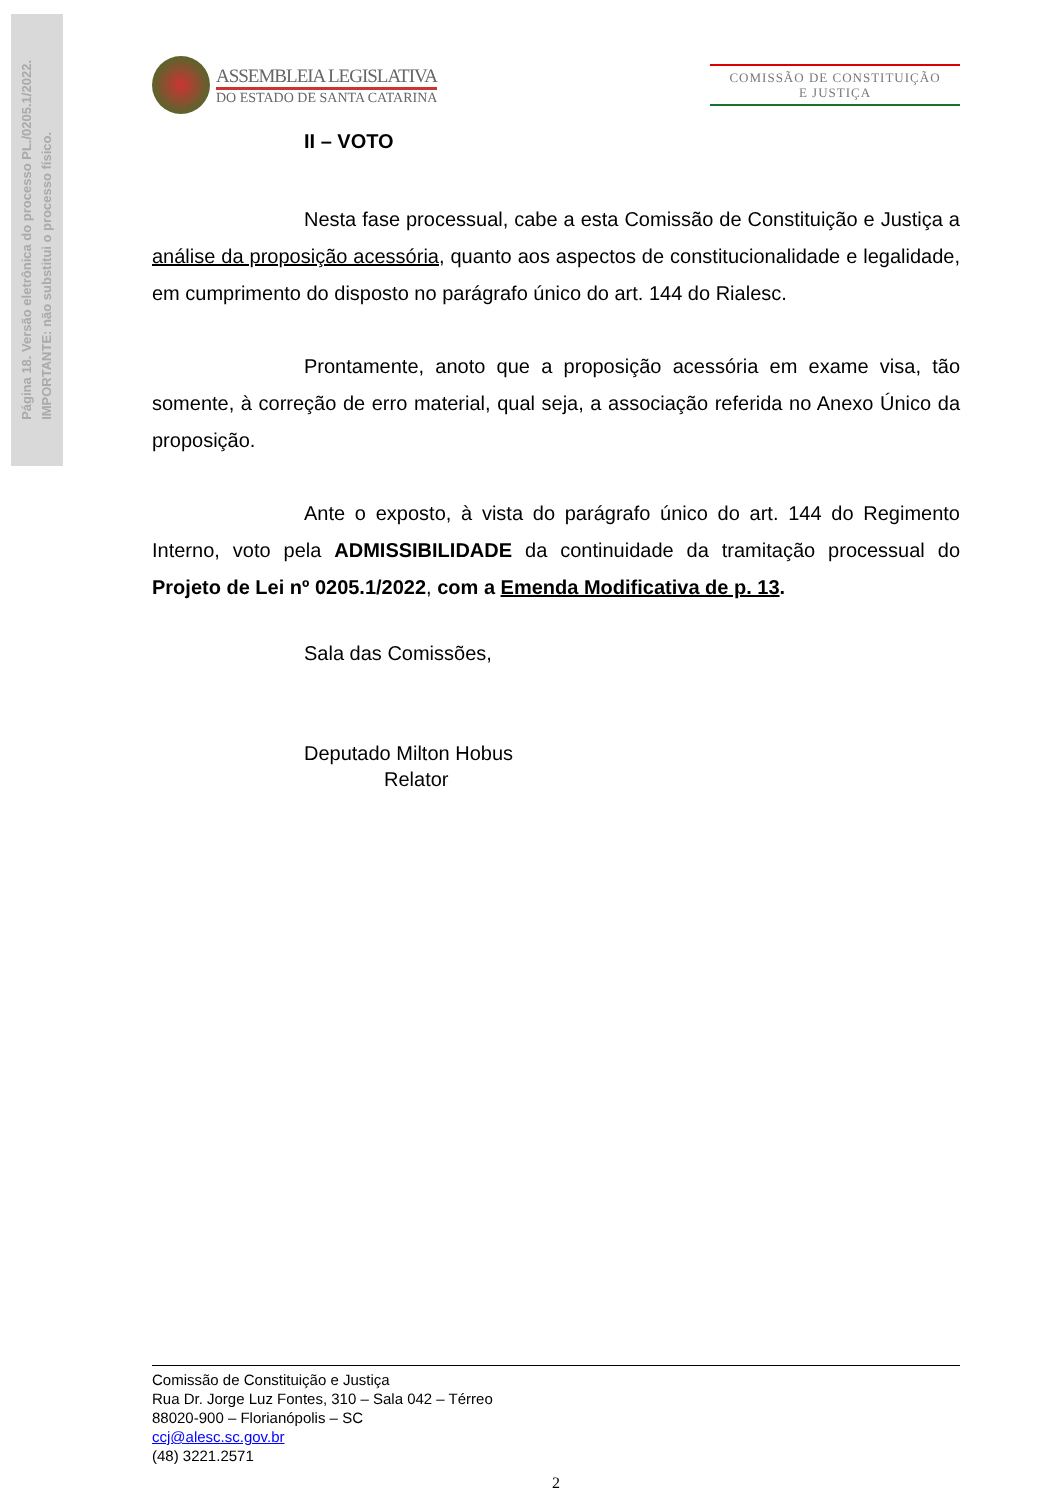Página 18. Versão eletrônica do processo PL./0205.1/2022.
IMPORTANTE: não substitui o processo físico.
ASSEMBLEIA LEGISLATIVA
DO ESTADO DE SANTA CATARINA
COMISSÃO DE CONSTITUIÇÃO
E JUSTIÇA
II – VOTO
Nesta fase processual, cabe a esta Comissão de Constituição e Justiça a análise da proposição acessória, quanto aos aspectos de constitucionalidade e legalidade, em cumprimento do disposto no parágrafo único do art. 144 do Rialesc.
Prontamente, anoto que a proposição acessória em exame visa, tão somente, à correção de erro material, qual seja, a associação referida no Anexo Único da proposição.
Ante o exposto, à vista do parágrafo único do art. 144 do Regimento Interno, voto pela ADMISSIBILIDADE da continuidade da tramitação processual do Projeto de Lei nº 0205.1/2022, com a Emenda Modificativa de p. 13.
Sala das Comissões,
Deputado Milton Hobus
Relator
Comissão de Constituição e Justiça
Rua Dr. Jorge Luz Fontes, 310 – Sala 042 – Térreo
88020-900 – Florianópolis – SC
ccj@alesc.sc.gov.br
(48) 3221.2571
2